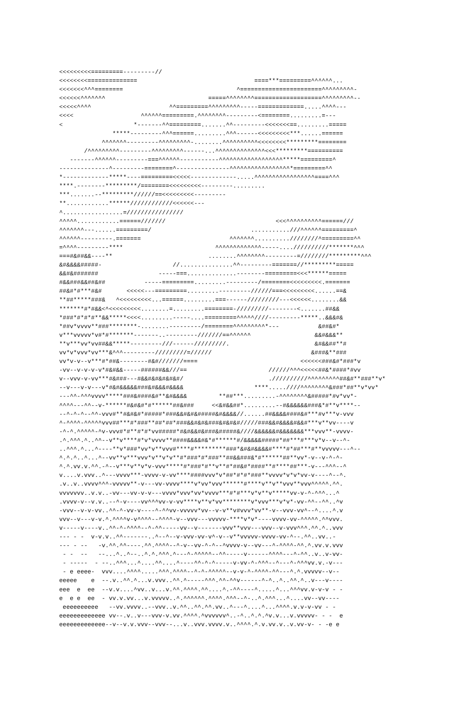<<<<<<<<<=========---------//
<<<<<<<<==============                                 ====***=========^^^^^^...
<<<<<<<^^^========                                ^=======================^^^^^^^^^-
<<<<<<^^^^^^^                             =====^^^^^^^^===================^^^^^^^^^--
<<<<<^^^^                      ^^=========^^^^^^^^^-----=============.....^^^^---
<<<<                   ^^^^^^=========.^^^^^^^^---------<========.........=---
<                    *-------^^=========.......^^---------<<<<<<<==.........=====
               *****---------^^^======.........^^^------<<<<<<<<<***......======
            ^^^^^^^---------^^^^^^^^^-........^^^^^^^^^^<<<<<<<<*********========
       /^^^^^^^^^---------^^^^^^^^^------...^^^^^^^^^^^^^^<<<*********==========
   -------^^^^^^---------===^^^^^^-----------^^^^^^^^^^^^^^^^^^*****=========^
--------------^---------========^---------------^^^^^^^^^^^^^^^^^*=========^^
*-------------*****----=========<<<<<-------------.....^^^^^^^^^^^^^^^^^====^^^
****.--------*********/========<<<<<<<<<---------.........
***.......--*********//////==<<<<<<<<<---------
**............******////////////<<<<<<---
^.................=////////////////
^^^^^............======///////                               <<<^^^^^^^^^^======///
^^^^^^^---......=========/                            ...........///^^^^^^=========^
^^^^^^---------.=======                         ^^^^^^^..........////////^=========^^
=^^^^---------****                          ^^^^^^^^^^^^^-----....//////////*******^^^
===#&##&&----**                           ........^^^^^^^^---------=////////*********^^^
&#&&&&#####-                    //...............^^---------=======//*********=====
&&#&#######                 -----===..............--------=========<<<******=====
#&&###&&##&##           -----=========.........---------/========<<<<<<<<<.=======
##&#*#***#&#       <<<<<---=========.........---------//////===<<<<<<<<<......==&
**##*****###&   ^<<<<<<<<<...======.........===------/////////---<<<<<<........&&
*******#*#&&<^<<<<<<<<<........=.........========-/////////--------<.......##&&
*###*#*#*#**&&*****<<<<.........-----....=========^^^^^////---------*****..&&&#&
*##v*vvvv**###********-........---------/========^^^^^^^^^*---           &##&#*
v***vvvvv*v#*#*******-------..---------///////==^^^^^^                  &&#&&&**
**v***vv*vv##&&*****---------///------/////////.                        &#&&##**#
vv*v*vvv*vv***&^^^---------/////////=//////                            &###&**###
vv*v-v--v***#*##&--------#&#///////====                             <<<<<<###&#*###*v
-vv--v-v-v-v*#&#&&-----######&&///==                       //////^^^<<<<<##&*####*#vv
v--vvv-v-vv***#&###---#&&#&#&#&#&#/                        .//////////^^^^^^^^^##&#**###**v*
--v---v-v---v*#&#&&&&&###&#&&&#&&&&                    ****.....////^^^^^^^^&###*##**v*vv*
---^^-^^^vvvv*****###&####&#**&#&&&&         **##***.........-^^^^^^^^&#####*#v*vv*-
^^^^---^^--v-******#&#&#*#******##&###     <<&#&&##*.........--#&&&&&&###&*#**v****--
--^-^-^--^^-vvv#**#&#&#*#####*###&&#&#&#####&#&&&&//......##&&&&####&#***#v***v-vvv
^-^^^^-^^^^^vvv##***#*###**##*##*###&&#&#&###&#&#&#/////###&&#&&&&#&&#***v**vv----v
-^-^.^^^^^-^v-vvv#*#**#*#*vv#####*#&#&&#&###&#####&////&&&&&&#&&&&&&&***vvv**-vvvv-
.^.^^^.^..^^--v**v****#*v*vvvv**####&&&&#&*#******#/&&&&&#####*##***#***v*v--v--^-
..^^^.^...^----**v*###*vv*v**vvv#****#*********###*&#&#&&&&#****#*##***#**vvvvv---^--
^.^.^..^...^--vv**v***vvv*v**v*v**#*###*#*###**##&&###&*#******##**vv*-v--v-^-^-
^.^.vv.v.^^.-^--v***v**v*v-vvv*****#*###*#**v**#*##&#*####**#****##***-v---^^^--^
v....v.vvv..^---vvvv***-vvvv-v-vv****####vvv*v*##*#*#*###**vvvv*v*v*vv-v----^--^.
.v..v..vvvv^^^-vvvvv**-v---vv-vvvv****v*vv*vvv******#****v**v**vvv**vvv^^^^^.^^.
vvvvvvv..v.v..-vv---vv-v-v---vvvv*vvv*vv*vvvv***#*#***v*v**v*****vv-v-^-^^^...^
.vvvv-v--v.v..--^-v----vv^^^vv-v-vv****v**v*vv********v*vvv***v*v*-vv-^^--^^..^v
-vvv--v-v-vv..^^-^-vv-v----^-^^vv-vvvvv*vv--v-v**v#vvv*vv**-v--vvv-vv^--^....^.v
vvv--v---v-v.^.^^^^v-v^^^^--^^^^-v--vvv---vvvvv-****v*v*----vvvv-vv-^^^^^.^^vvv.
v-----v----v..^^-^-^^^^--^-^^-----vv--v-------vvv**vvv---vvv--v-vvv^^^.^^.^..vvv
--- - -  v-v.v..^^-------..^--^--v-vvv-vv-v^-v--v**vvvvv-vvvv-vv-^--.^^..vv..-
--- - --   -v.^^.^^----.^^.^^^^--^-v--vv-^-^--^vvvv-v--vv---^-^^^^-^^.^.vv.v.vvv
 - -  --   --...^..^--..^.^.^^^.^---^-^^^^^--^^-----v------^^^^---^-^^..v..v-vv-
 - -----  - --..^^^...^....^^....^----^^-^-^-----v-vv-^-^^^--^---^-^^^vv.v.-v---
 - e eeee-  vvv....^^^^.....^^^.^^^^--^-^-^^^^^--v-v-^-^^^^-^^---^.^.vvvvv--v--
eeeee    e  --.v..^^.^...v.vvv..^^.^-----^^^.^^-^^v------^-^..^..^^.^..v---v----
eee  e  ee  --v.v....^vv..v...v.^^.^^^^.^^....^.-^^----^.....^...^^^vv.v-v-v - -
e  e e  ee  - vv.v.vv...v.vvvvv..^.^^^^^^.^^^^.^^^--^-..^.^^^...^....vv--vv----
 eeeeeeeeee   --vv.vvvv..--vvv..v.^^..^^.^^.vv..^---^....^...^^^^.v.v-v-vv - -
eeeeeeeeeeeee vv--.v..v---vvv-v.vv.^^^^.^vvvvvv^..-^..^.^.^v.v...v.vvvvv- - -  e
eeeeeeeeeeeee--v--v.v.vvv--vvv--...v..vvv.vvvv.v..^^^^.^.v.vv.v..v.vv-v- - -e e